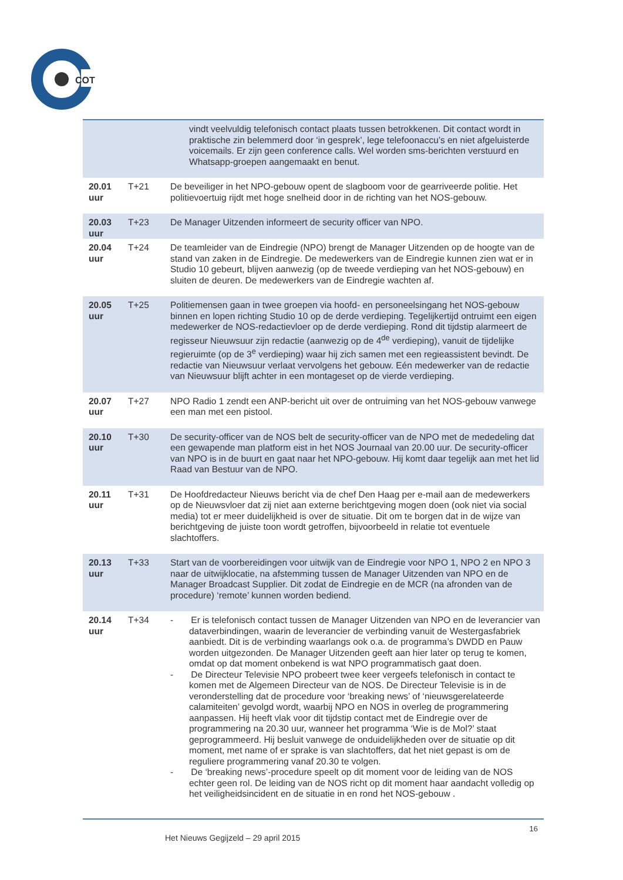COT
| | | vindt veelvuldig telefonisch contact plaats tussen betrokkenen. Dit contact wordt in praktische zin belemmerd door ‘in gesprek’, lege telefoonaccu’s en niet afgeluisterde voicemails. Er zijn geen conference calls. Wel worden sms-berichten verstuurd en Whatsapp-groepen aangemaakt en benut. |
| 20.01 uur | T+21 | De beveiliger in het NPO-gebouw opent de slagboom voor de gearriveerde politie. Het politievoertuig rijdt met hoge snelheid door in de richting van het NOS-gebouw. |
| 20.03 uur | T+23 | De Manager Uitzenden informeert de security officer van NPO. |
| 20.04 uur | T+24 | De teamleider van de Eindregie (NPO) brengt de Manager Uitzenden op de hoogte van de stand van zaken in de Eindregie. De medewerkers van de Eindregie kunnen zien wat er in Studio 10 gebeurt, blijven aanwezig (op de tweede verdieping van het NOS-gebouw) en sluiten de deuren. De medewerkers van de Eindregie wachten af. |
| 20.05 uur | T+25 | Politiemensen gaan in twee groepen via hoofd- en personeelsingang het NOS-gebouw binnen en lopen richting Studio 10 op de derde verdieping. Tegelijkertijd ontruimt een eigen medewerker de NOS-redactievloer op de derde verdieping. Rond dit tijdstip alarmeert de regisseur Nieuwsuur zijn redactie (aanwezig op de 4<sup>de</sup> verdieping), vanuit de tijdelijke regieruimte (op de 3<sup>e</sup> verdieping) waar hij zich samen met een regieassistent bevindt. De redactie van Nieuwsuur verlaat vervolgens het gebouw. Eén medewerker van de redactie van Nieuwsuur blijft achter in een montageset op de vierde verdieping. |
| 20.07 uur | T+27 | NPO Radio 1 zendt een ANP-bericht uit over de ontruiming van het NOS-gebouw vanwege een man met een pistool. |
| 20.10 uur | T+30 | De security-officer van de NOS belt de security-officer van de NPO met de mededeling dat een gewapende man platform eist in het NOS Journaal van 20.00 uur. De security-officer van NPO is in de buurt en gaat naar het NPO-gebouw. Hij komt daar tegelijk aan met het lid Raad van Bestuur van de NPO. |
| 20.11 uur | T+31 | De Hoofdredacteur Nieuws bericht via de chef Den Haag per e-mail aan de medewerkers op de Nieuwsvloer dat zij niet aan externe berichtgeving mogen doen (ook niet via social media) tot er meer duidelijkheid is over de situatie. Dit om te borgen dat in de wijze van berichtgeving de juiste toon wordt getroffen, bijvoorbeeld in relatie tot eventuele slachtoffers. |
| 20.13 uur | T+33 | Start van de voorbereidingen voor uitwijk van de Eindregie voor NPO 1, NPO 2 en NPO 3 naar de uitwijklocatie, na afstemming tussen de Manager Uitzenden van NPO en de Manager Broadcast Supplier. Dit zodat de Eindregie en de MCR (na afronden van de procedure) ‘remote’ kunnen worden bediend. |
| 20.14 uur | T+34 | - Er is telefonisch contact tussen de Manager Uitzenden van NPO en de leverancier van dataverbindingen, waarin de leverancier de verbinding vanuit de Westergasfabriek aanbiedt. Dit is de verbinding waarlangs ook o.a. de programma’s DWDD en Pauw worden uitgezonden. De Manager Uitzenden geeft aan hier later op terug te komen, omdat op dat moment onbekend is wat NPO programmatisch gaat doen. - De Directeur Televisie NPO probeert twee keer vergeefs telefonisch in contact te komen met de Algemeen Directeur van de NOS. De Directeur Televisie is in de veronderstelling dat de procedure voor ‘breaking news’ of ‘nieuwsgerelateerde calamiteiten’ gevolgd wordt, waarbij NPO en NOS in overleg de programmering aanpassen. Hij heeft vlak voor dit tijdstip contact met de Eindregie over de programmering na 20.30 uur, wanneer het programma ‘Wie is de Mol?’ staat geprogrammeerd. Hij besluit vanwege de onduidelijkheden over de situatie op dit moment, met name of er sprake is van slachtoffers, dat het niet gepast is om de reguliere programmering vanaf 20.30 te volgen. - De ‘breaking news’-procedure speelt op dit moment voor de leiding van de NOS echter geen rol. De leiding van de NOS richt op dit moment haar aandacht volledig op het veiligheidsincident en de situatie in en rond het NOS-gebouw . |
16
Het Nieuws Gegijzeld – 29 april 2015